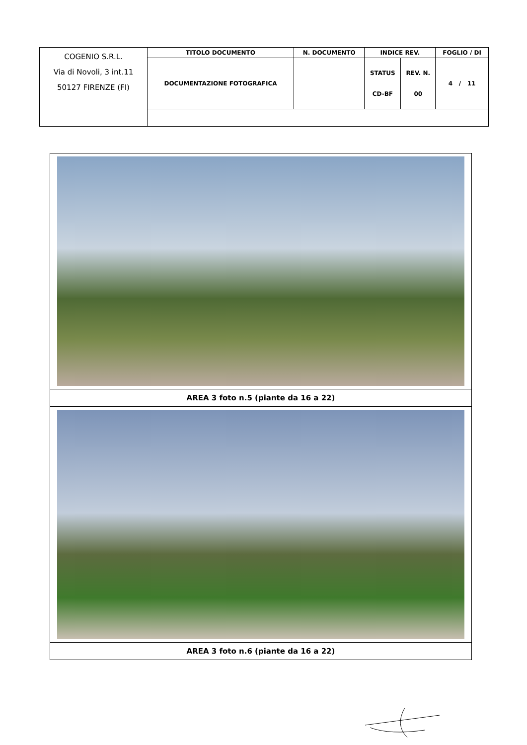| COGENIO S.R.L. Via di Novoli, 3 int.11 50127 FIRENZE (FI) | TITOLO DOCUMENTO | N. DOCUMENTO | INDICE REV. | | FOGLIO / DI |
| | DOCUMENTAZIONE FOTOGRAFICA | | STATUS CD-BF | REV. N. 00 | 4 / 11 |
| AREA 3 foto n.5 (piante da 16 a 22) |
| AREA 3 foto n.6 (piante da 16 a 22) |